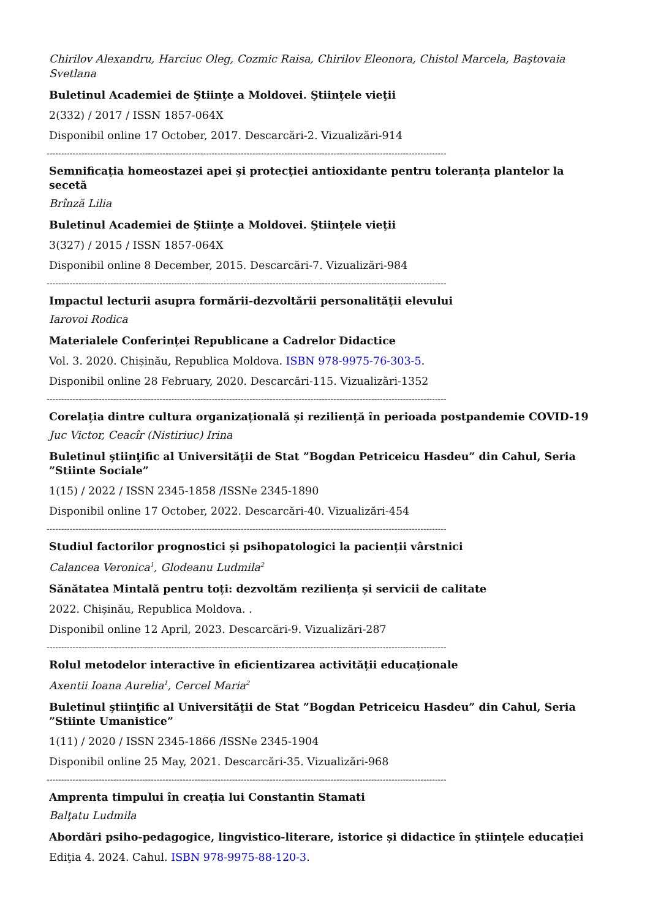Chirilov Alexandru, Harciuc Oleg, Cozmic Raisa, Chirilov Eleonora, Chistol Marcela, Baştovaia Svetlana
Buletinul Academiei de Ştiinţe a Moldovei. Ştiinţele vieţii
2(332) / 2017 / ISSN 1857-064X
Disponibil online 17 October, 2017. Descarcări-2. Vizualizări-914
------------------------------------------------------------------------------------------------------------------------------------------
Semnificația homeostazei apei şi protecţiei antioxidante pentru toleranța plantelor la secetă
Brînză Lilia
Buletinul Academiei de Ştiinţe a Moldovei. Ştiinţele vieţii
3(327) / 2015 / ISSN 1857-064X
Disponibil online 8 December, 2015. Descarcări-7. Vizualizări-984
------------------------------------------------------------------------------------------------------------------------------------------
Impactul lecturii asupra formării-dezvoltării personalităţii elevului
Iarovoi Rodica
Materialele Conferinței Republicane a Cadrelor Didactice
Vol. 3. 2020. Chișinău, Republica Moldova. ISBN 978-9975-76-303-5.
Disponibil online 28 February, 2020. Descarcări-115. Vizualizări-1352
------------------------------------------------------------------------------------------------------------------------------------------
Corelația dintre cultura organizațională și reziliență în perioada postpandemie COVID-19
Juc Victor, Ceacîr (Nistiriuc) Irina
Buletinul ştiinţific al Universităţii de Stat ”Bogdan Petriceicu Hasdeu” din Cahul, Seria ”Stiinte Sociale”
1(15) / 2022 / ISSN 2345-1858 /ISSNe 2345-1890
Disponibil online 17 October, 2022. Descarcări-40. Vizualizări-454
------------------------------------------------------------------------------------------------------------------------------------------
Studiul factorilor prognostici și psihopatologici la pacienții vârstnici
Calancea Veronica<sup>1</sup>, Glodeanu Ludmila<sup>2</sup>
Sănătatea Mintală pentru toți: dezvoltăm reziliența și servicii de calitate
2022. Chișinău, Republica Moldova. .
Disponibil online 12 April, 2023. Descarcări-9. Vizualizări-287
------------------------------------------------------------------------------------------------------------------------------------------
Rolul metodelor interactive în eficientizarea activității educaționale
Axentii Ioana Aurelia<sup>1</sup>, Cercel Maria<sup>2</sup>
Buletinul ştiinţific al Universităţii de Stat ”Bogdan Petriceicu Hasdeu” din Cahul, Seria ”Stiinte Umanistice”
1(11) / 2020 / ISSN 2345-1866 /ISSNe 2345-1904
Disponibil online 25 May, 2021. Descarcări-35. Vizualizări-968
------------------------------------------------------------------------------------------------------------------------------------------
Amprenta timpului în creația lui Constantin Stamati
Balţatu Ludmila
Abordări psiho-pedagogice, lingvistico-literare, istorice și didactice în științele educației
Ediţia 4. 2024. Cahul. ISBN 978-9975-88-120-3.